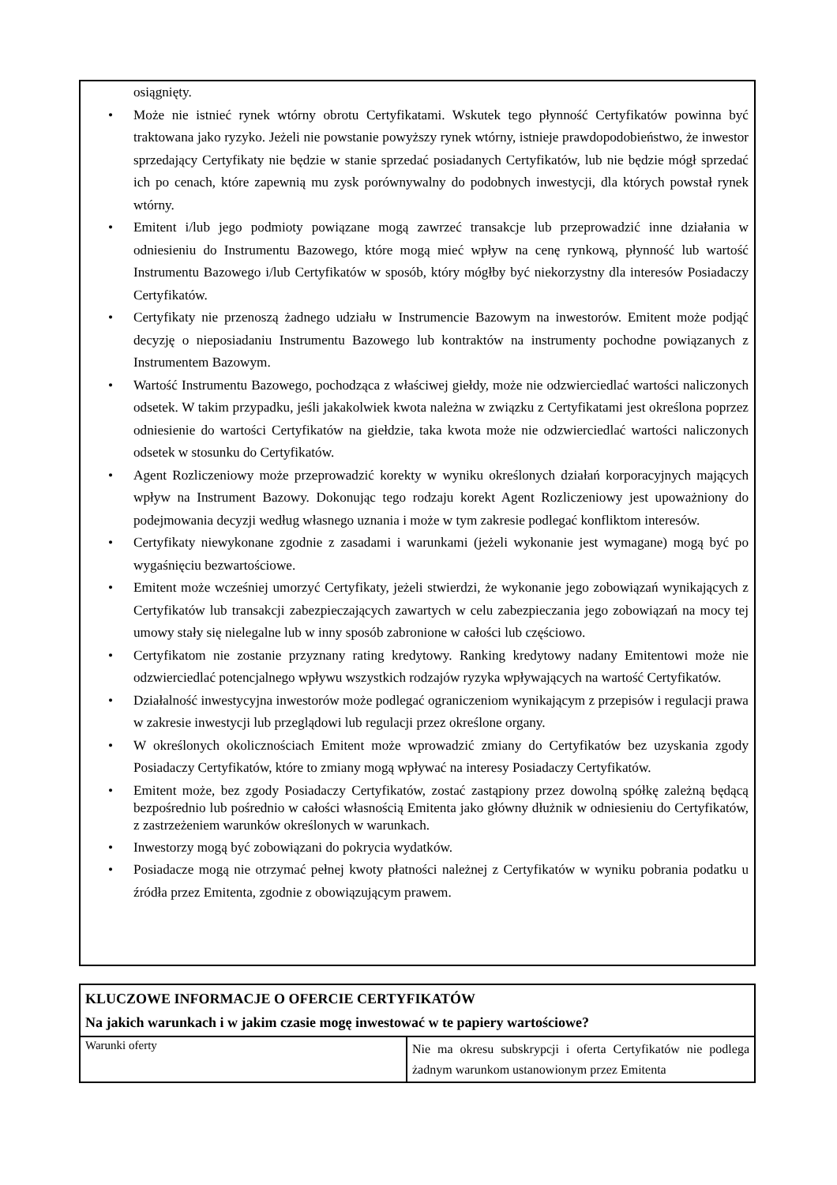osiągnięty.
• Może nie istnieć rynek wtórny obrotu Certyfikatami. Wskutek tego płynność Certyfikatów powinna być traktowana jako ryzyko. Jeżeli nie powstanie powyższy rynek wtórny, istnieje prawdopodobieństwo, że inwestor sprzedający Certyfikaty nie będzie w stanie sprzedać posiadanych Certyfikatów, lub nie będzie mógł sprzedać ich po cenach, które zapewnią mu zysk porównywalny do podobnych inwestycji, dla których powstał rynek wtórny.
• Emitent i/lub jego podmioty powiązane mogą zawrzeć transakcje lub przeprowadzić inne działania w odniesieniu do Instrumentu Bazowego, które mogą mieć wpływ na cenę rynkową, płynność lub wartość Instrumentu Bazowego i/lub Certyfikatów w sposób, który mógłby być niekorzystny dla interesów Posiadaczy Certyfikatów.
• Certyfikaty nie przenoszą żadnego udziału w Instrumencie Bazowym na inwestorów. Emitent może podjąć decyzję o nieposiadaniu Instrumentu Bazowego lub kontraktów na instrumenty pochodne powiązanych z Instrumentem Bazowym.
• Wartość Instrumentu Bazowego, pochodząca z właściwej giełdy, może nie odzwierciedlać wartości naliczonych odsetek. W takim przypadku, jeśli jakakolwiek kwota należna w związku z Certyfikatami jest określona poprzez odniesienie do wartości Certyfikatów na giełdzie, taka kwota może nie odzwierciedlać wartości naliczonych odsetek w stosunku do Certyfikatów.
• Agent Rozliczeniowy może przeprowadzić korekty w wyniku określonych działań korporacyjnych mających wpływ na Instrument Bazowy. Dokonując tego rodzaju korekt Agent Rozliczeniowy jest upoważniony do podejmowania decyzji według własnego uznania i może w tym zakresie podlegać konfliktom interesów.
• Certyfikaty niewykonane zgodnie z zasadami i warunkami (jeżeli wykonanie jest wymagane) mogą być po wygaśnięciu bezwartościowe.
• Emitent może wcześniej umorzyć Certyfikaty, jeżeli stwierdzi, że wykonanie jego zobowiązań wynikających z Certyfikatów lub transakcji zabezpieczających zawartych w celu zabezpieczania jego zobowiązań na mocy tej umowy stały się nielegalne lub w inny sposób zabronione w całości lub częściowo.
• Certyfikatom nie zostanie przyznany rating kredytowy. Ranking kredytowy nadany Emitentowi może nie odzwierciedlać potencjalnego wpływu wszystkich rodzajów ryzyka wpływających na wartość Certyfikatów.
• Działalność inwestycyjna inwestorów może podlegać ograniczeniom wynikającym z przepisów i regulacji prawa w zakresie inwestycji lub przeglądowi lub regulacji przez określone organy.
• W określonych okolicznościach Emitent może wprowadzić zmiany do Certyfikatów bez uzyskania zgody Posiadaczy Certyfikatów, które to zmiany mogą wpływać na interesy Posiadaczy Certyfikatów.
• Emitent może, bez zgody Posiadaczy Certyfikatów, zostać zastąpiony przez dowolną spółkę zależną będącą bezpośrednio lub pośrednio w całości własnością Emitenta jako główny dłużnik w odniesieniu do Certyfikatów, z zastrzeżeniem warunków określonych w warunkach.
• Inwestorzy mogą być zobowiązani do pokrycia wydatków.
• Posiadacze mogą nie otrzymać pełnej kwoty płatności należnej z Certyfikatów w wyniku pobrania podatku u źródła przez Emitenta, zgodnie z obowiązującym prawem.
| KLUCZOWE INFORMACJE O OFERCIE CERTYFIKATÓW Na jakich warunkach i w jakim czasie mogę inwestować w te papiery wartościowe? | |
| Warunki oferty | Nie ma okresu subskrypcji i oferta Certyfikatów nie podlega żadnym warunkom ustanowionym przez Emitenta |